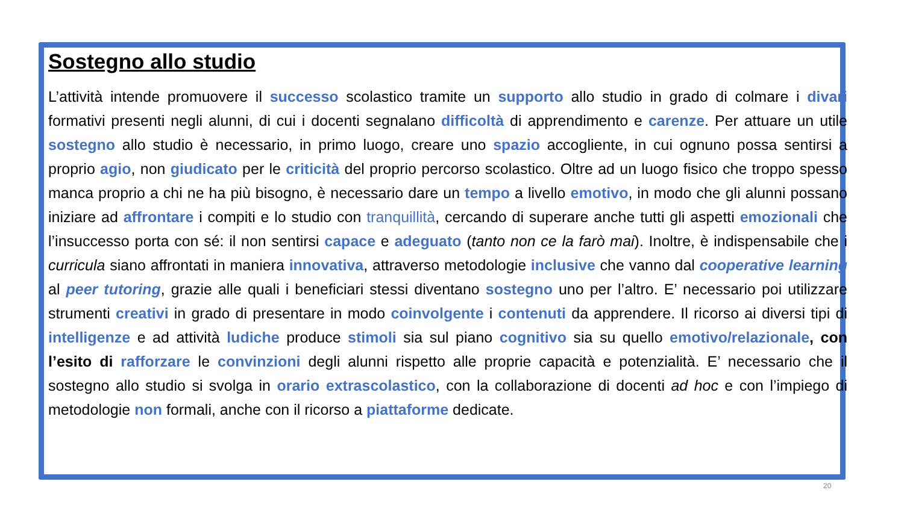Sostegno allo studio
L’attività intende promuovere il successo scolastico tramite un supporto allo studio in grado di colmare i divari formativi presenti negli alunni, di cui i docenti segnalano difficoltà di apprendimento e carenze. Per attuare un utile sostegno allo studio è necessario, in primo luogo, creare uno spazio accogliente, in cui ognuno possa sentirsi a proprio agio, non giudicato per le criticità del proprio percorso scolastico. Oltre ad un luogo fisico che troppo spesso manca proprio a chi ne ha più bisogno, è necessario dare un tempo a livello emotivo, in modo che gli alunni possano iniziare ad affrontare i compiti e lo studio con tranquillità, cercando di superare anche tutti gli aspetti emozionali che l’insuccesso porta con sé: il non sentirsi capace e adeguato (tanto non ce la farò mai). Inoltre, è indispensabile che i curricula siano affrontati in maniera innovativa, attraverso metodologie inclusive che vanno dal cooperative learning al peer tutoring, grazie alle quali i beneficiari stessi diventano sostegno uno per l’altro. E’ necessario poi utilizzare strumenti creativi in grado di presentare in modo coinvolgente i contenuti da apprendere. Il ricorso ai diversi tipi di intelligenze e ad attività ludiche produce stimoli sia sul piano cognitivo sia su quello emotivo/relazionale, con l’esito di rafforzare le convinzioni degli alunni rispetto alle proprie capacità e potenzialità. E’ necessario che il sostegno allo studio si svolga in orario extrascolastico, con la collaborazione di docenti ad hoc e con l’impiego di metodologie non formali, anche con il ricorso a piattaforme dedicate.
20